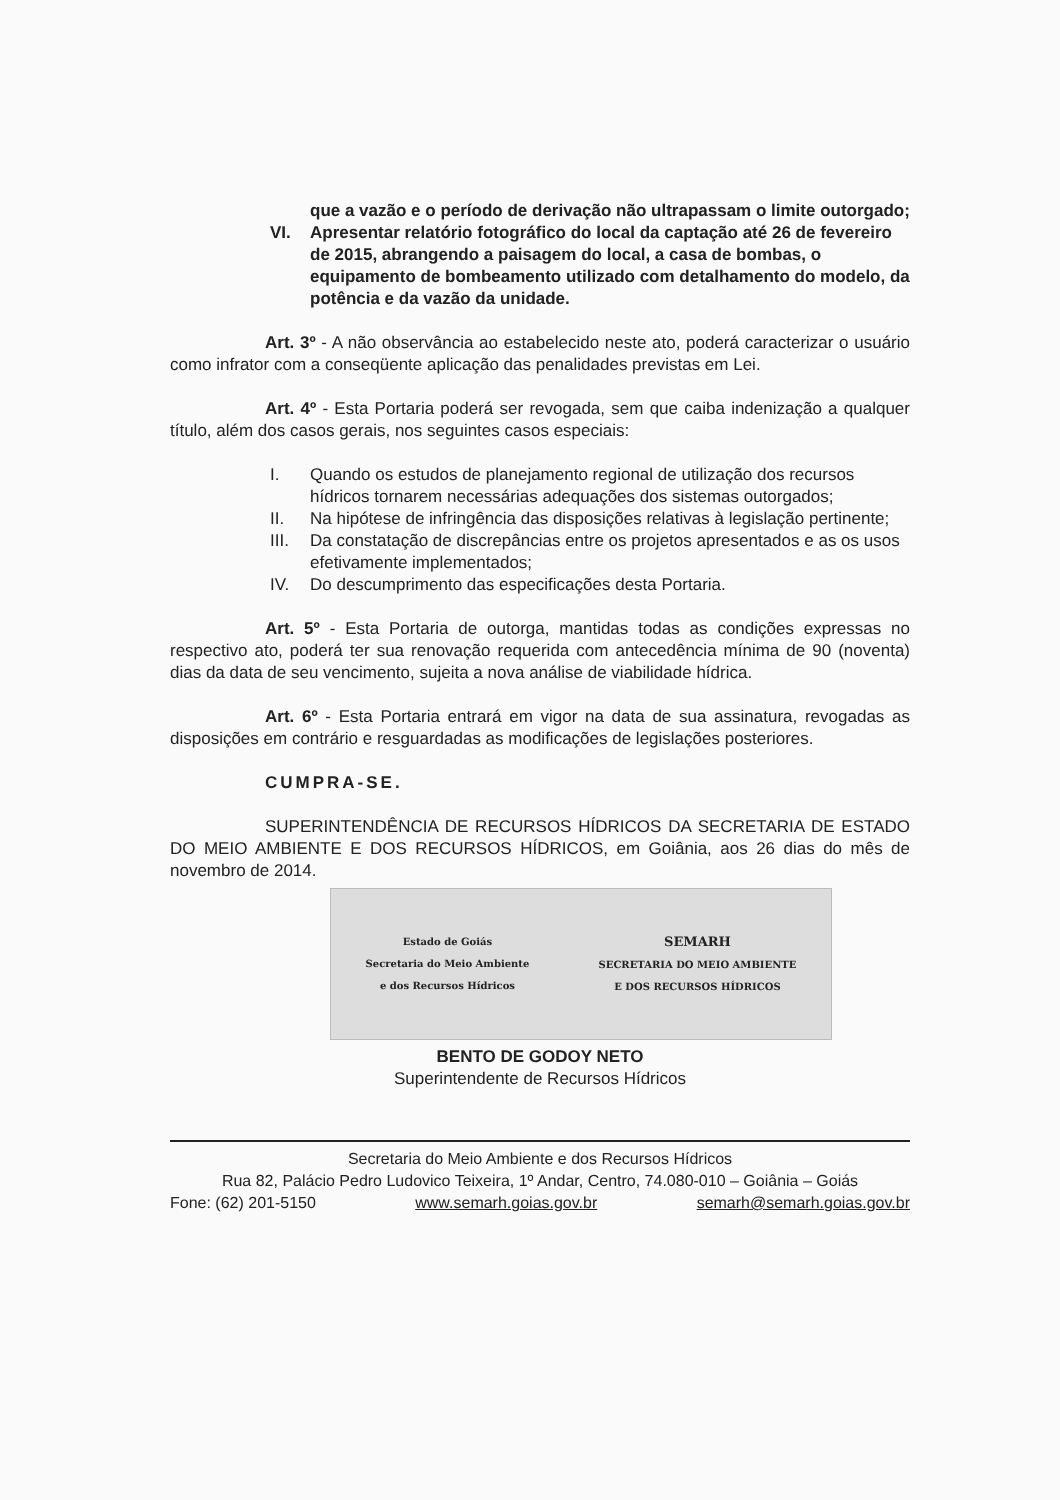que a vazão e o período de derivação não ultrapassam o limite outorgado;
VI. Apresentar relatório fotográfico do local da captação até 26 de fevereiro de 2015, abrangendo a paisagem do local, a casa de bombas, o equipamento de bombeamento utilizado com detalhamento do modelo, da potência e da vazão da unidade.
Art. 3º - A não observância ao estabelecido neste ato, poderá caracterizar o usuário como infrator com a conseqüente aplicação das penalidades previstas em Lei.
Art. 4º - Esta Portaria poderá ser revogada, sem que caiba indenização a qualquer título, além dos casos gerais, nos seguintes casos especiais:
I. Quando os estudos de planejamento regional de utilização dos recursos hídricos tornarem necessárias adequações dos sistemas outorgados;
II. Na hipótese de infringência das disposições relativas à legislação pertinente;
III. Da constatação de discrepâncias entre os projetos apresentados e as os usos efetivamente implementados;
IV. Do descumprimento das especificações desta Portaria.
Art. 5º - Esta Portaria de outorga, mantidas todas as condições expressas no respectivo ato, poderá ter sua renovação requerida com antecedência mínima de 90 (noventa) dias da data de seu vencimento, sujeita a nova análise de viabilidade hídrica.
Art. 6º - Esta Portaria entrará em vigor na data de sua assinatura, revogadas as disposições em contrário e resguardadas as modificações de legislações posteriores.
CUMPRA-SE.
SUPERINTENDÊNCIA DE RECURSOS HÍDRICOS DA SECRETARIA DE ESTADO DO MEIO AMBIENTE E DOS RECURSOS HÍDRICOS, em Goiânia, aos 26 dias do mês de novembro de 2014.
Estado de Goiás
Secretaria do Meio Ambiente
e dos Recursos Hídricos
SEMARH
SECRETARIA DO MEIO AMBIENTE
E DOS RECURSOS HÍDRICOS
BENTO DE GODOY NETO
Superintendente de Recursos Hídricos
Secretaria do Meio Ambiente e dos Recursos Hídricos
Rua 82, Palácio Pedro Ludovico Teixeira, 1º Andar, Centro, 74.080-010 – Goiânia – Goiás
Fone: (62) 201-5150 www.semarh.goias.gov.br semarh@semarh.goias.gov.br